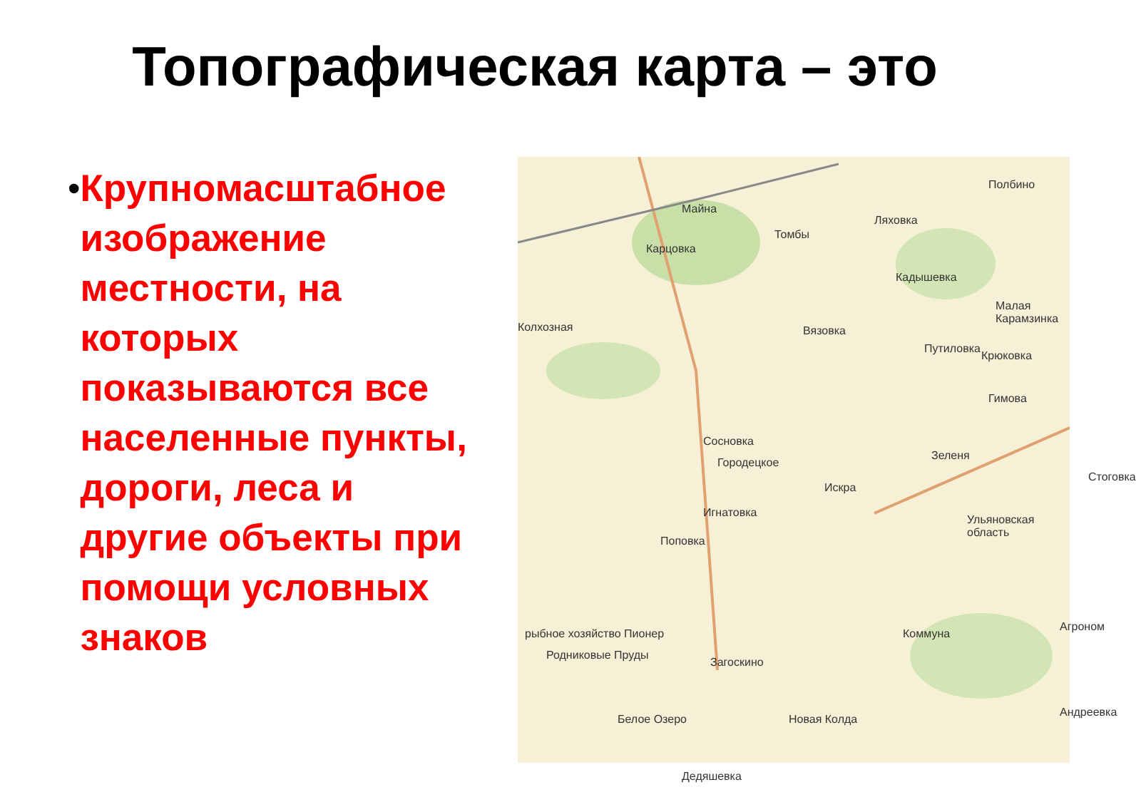Топографическая карта – это
• Крупномасштабное изображение местности, на которых показываются все населенные пункты, дороги, леса и другие объекты при помощи условных знаков
Майна
Ляховка
Полбино
Карцовка
Томбы
Кадышевка
Малая Карамзинка
Колхозная Вязовка
Путиловка
Крюковка
Гимова
Сосновка
Городецкое
Зеленя
Стоговка
Искра
Ульяновская область
Игнатовка
Поповка
рыбное хозяйство Пионер
Родниковые Пруды
Загоскино
Коммуна
Агроном
Андреевка
Белое Озеро Новая Колда
Дедяшевка